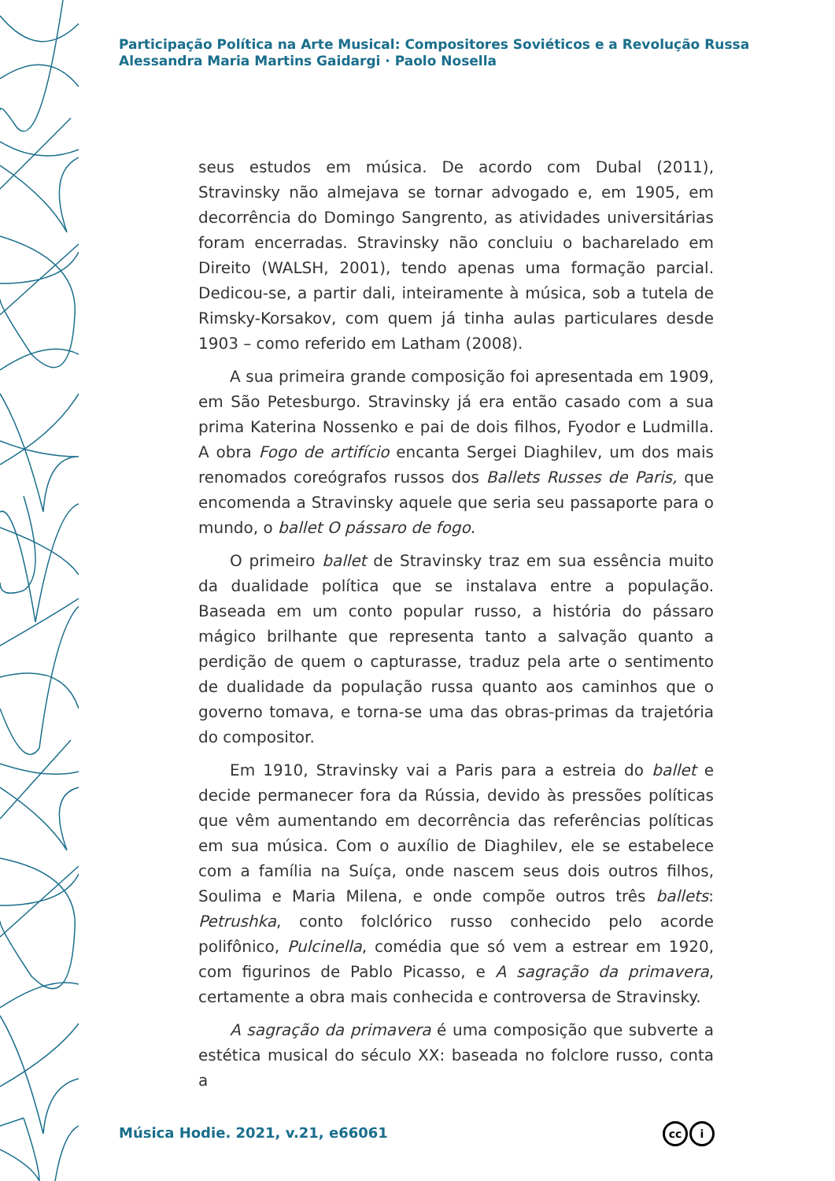Participação Política na Arte Musical: Compositores Soviéticos e a Revolução Russa
Alessandra Maria Martins Gaidargi · Paolo Nosella
seus estudos em música. De acordo com Dubal (2011), Stravinsky não almejava se tornar advogado e, em 1905, em decorrência do Domingo Sangrento, as atividades universitárias foram encerradas. Stravinsky não concluiu o bacharelado em Direito (WALSH, 2001), tendo apenas uma formação parcial. Dedicou-se, a partir dali, inteiramente à música, sob a tutela de Rimsky-Korsakov, com quem já tinha aulas particulares desde 1903 – como referido em Latham (2008).
A sua primeira grande composição foi apresentada em 1909, em São Petesburgo. Stravinsky já era então casado com a sua prima Katerina Nossenko e pai de dois filhos, Fyodor e Ludmilla. A obra Fogo de artifício encanta Sergei Diaghilev, um dos mais renomados coreógrafos russos dos Ballets Russes de Paris, que encomenda a Stravinsky aquele que seria seu passaporte para o mundo, o ballet O pássaro de fogo.
O primeiro ballet de Stravinsky traz em sua essência muito da dualidade política que se instalava entre a população. Baseada em um conto popular russo, a história do pássaro mágico brilhante que representa tanto a salvação quanto a perdição de quem o capturasse, traduz pela arte o sentimento de dualidade da população russa quanto aos caminhos que o governo tomava, e torna-se uma das obras-primas da trajetória do compositor.
Em 1910, Stravinsky vai a Paris para a estreia do ballet e decide permanecer fora da Rússia, devido às pressões políticas que vêm aumentando em decorrência das referências políticas em sua música. Com o auxílio de Diaghilev, ele se estabelece com a família na Suíça, onde nascem seus dois outros filhos, Soulima e Maria Milena, e onde compõe outros três ballets: Petrushka, conto folclórico russo conhecido pelo acorde polifônico, Pulcinella, comédia que só vem a estrear em 1920, com figurinos de Pablo Picasso, e A sagração da primavera, certamente a obra mais conhecida e controversa de Stravinsky.
A sagração da primavera é uma composição que subverte a estética musical do século XX: baseada no folclore russo, conta a
Música Hodie. 2021, v.21, e66061
cc i